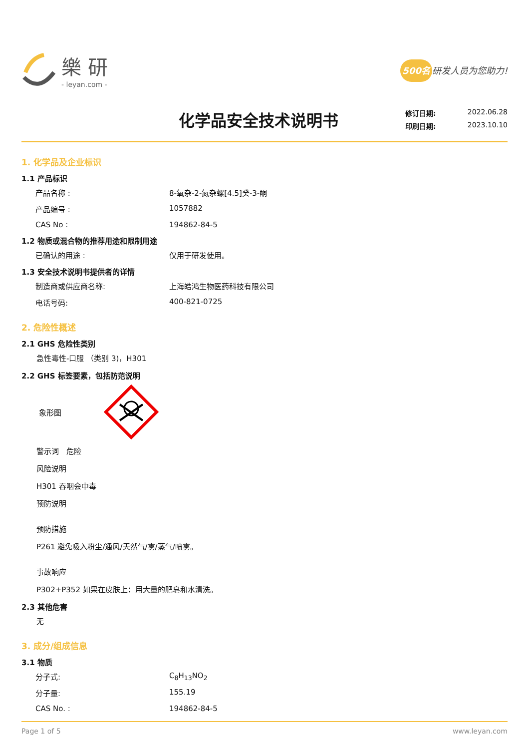樂 研
- leyan.com -
500名 研发人员为您助力!
化学品安全技术说明书
修订日期: 2022.06.28
印刷日期: 2023.10.10
1. 化学品及企业标识
1.1 产品标识
产品名称 : 8-氧杂-2-氮杂螺[4.5]癸-3-酮
产品编号 : 1057882
CAS No : 194862-84-5
1.2 物质或混合物的推荐用途和限制用途
已确认的用途 : 仅用于研发使用。
1.3 安全技术说明书提供者的详情
制造商或供应商名称: 上海皓鸿生物医药科技有限公司
电话号码: 400-821-0725
2. 危险性概述
2.1 GHS 危险性类别
急性毒性-口服 （类别 3)，H301
2.2 GHS 标签要素，包括防范说明
象形图
警示词　危险
风险说明
H301 吞咽会中毒
预防说明
预防措施
P261 避免吸入粉尘/通风/天然气/雾/蒸气/喷雾。
事故响应
P302+P352 如果在皮肤上：用大量的肥皂和水清洗。
2.3 其他危害
无
3. 成分/组成信息
3.1 物质
分子式: C<sub>8</sub>H<sub>13</sub>NO<sub>2</sub>
分子量: 155.19
CAS No. : 194862-84-5
Page 1 of 5 www.leyan.com